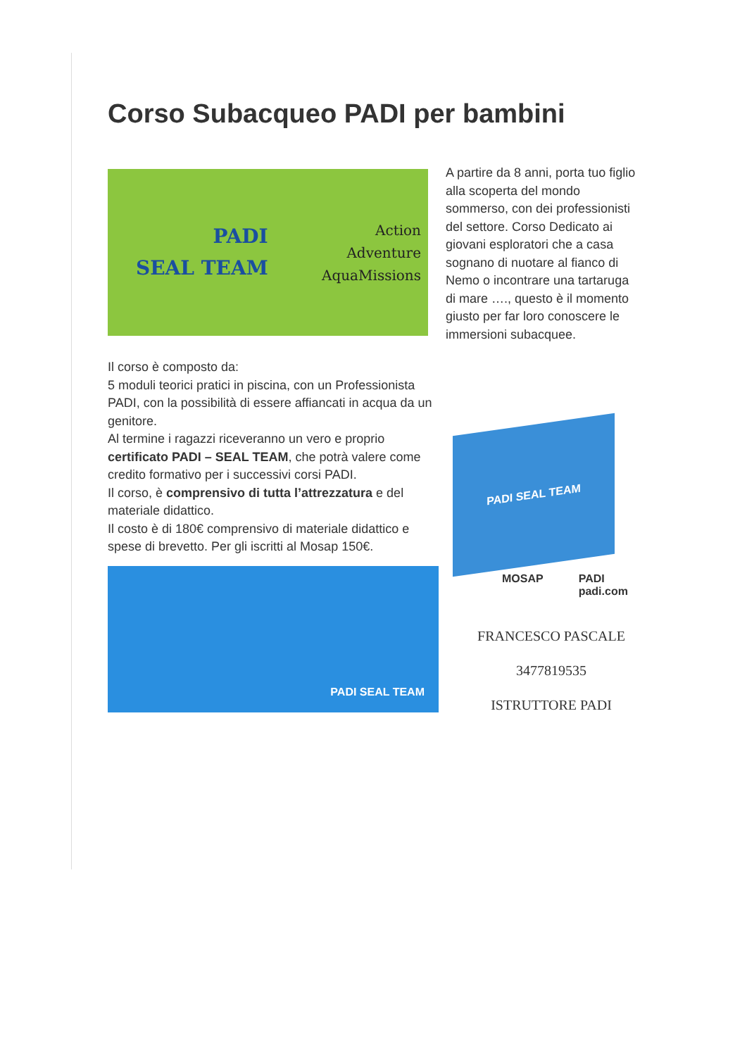Corso Subacqueo PADI per bambini
PADI
SEAL TEAM
Action
Adventure
AquaMissions
Il corso è composto da:
5 moduli teorici pratici in piscina, con un Professionista PADI, con la possibilità di essere affiancati in acqua da un genitore.
Al termine i ragazzi riceveranno un vero e proprio certificato PADI – SEAL TEAM, che potrà valere come credito formativo per i successivi corsi PADI.
Il corso, è comprensivo di tutta l’attrezzatura e del materiale didattico.
Il costo è di 180€ comprensivo di materiale didattico e spese di brevetto. Per gli iscritti al Mosap 150€.
PADI SEAL TEAM
A partire da 8 anni, porta tuo figlio alla scoperta del mondo sommerso, con dei professionisti del settore. Corso Dedicato ai giovani esploratori che a casa sognano di nuotare al fianco di Nemo o incontrare una tartaruga di mare …., questo è il momento giusto per far loro conoscere le immersioni subacquee.
PADI SEAL TEAM
MOSAP PADI padi.com
FRANCESCO PASCALE
3477819535
ISTRUTTORE PADI